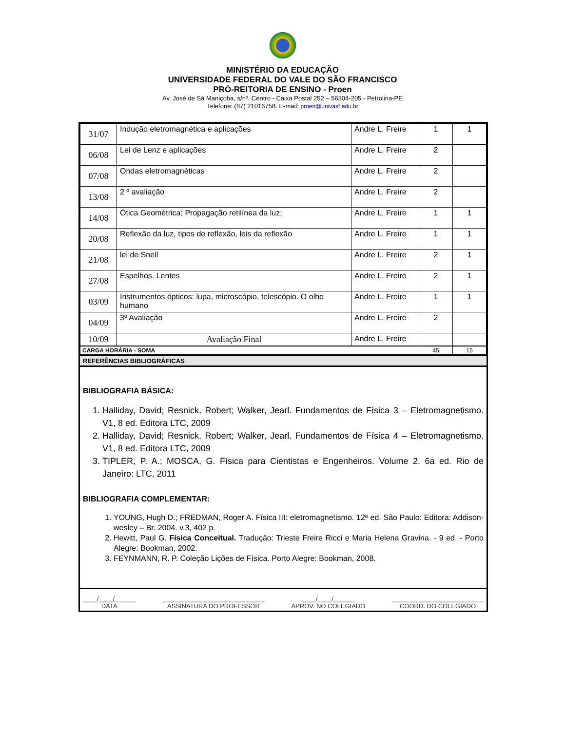MINISTÉRIO DA EDUCAÇÃO
UNIVERSIDADE FEDERAL DO VALE DO SÃO FRANCISCO
PRÓ-REITORIA DE ENSINO - Proen
Av. José de Sá Maniçoba, s/nº. Centro - Caixa Postal 252 – 56304-205 - Petrolina-PE
Telefone: (87) 21016758. E-mail: proen@univasf.edu.br
| 31/07 | Indução eletromagnética e aplicações | Andre L. Freire | 1 | 1 |
| 06/08 | Lei de Lenz e aplicações | Andre L. Freire | 2 | |
| 07/08 | Ondas eletromagnéticas | Andre L. Freire | 2 | |
| 13/08 | 2 º avaliação | Andre L. Freire | 2 | |
| 14/08 | Ótica Geométrica; Propagação retilínea da luz; | Andre L. Freire | 1 | 1 |
| 20/08 | Reflexão da luz, tipos de reflexão, leis da reflexão | Andre L. Freire | 1 | 1 |
| 21/08 | lei de Snell | Andre L. Freire | 2 | 1 |
| 27/08 | Espelhos. Lentes | Andre L. Freire | 2 | 1 |
| 03/09 | Instrumentos ópticos: lupa, microscópio, telescópio. O olho humano | Andre L. Freire | 1 | 1 |
| 04/09 | 3º Avaliação | Andre L. Freire | 2 | |
| 10/09 | Avaliação Final | Andre L. Freire | | |
| CARGA HORÁRIA - SOMA | 45 | 15 |
REFERÊNCIAS BIBLIOGRÁFICAS
BIBLIOGRAFIA BÁSICA:
1. Halliday, David; Resnick, Robert; Walker, Jearl. Fundamentos de Física 3 – Eletromagnetismo. V1, 8 ed. Editora LTC, 2009
2. Halliday, David; Resnick, Robert; Walker, Jearl. Fundamentos de Física 4 – Eletromagnetismo. V1, 8 ed. Editora LTC, 2009
3. TIPLER, P. A.; MOSCA, G. Física para Cientistas e Engenheiros. Volume 2. 6a ed. Rio de Janeiro: LTC, 2011
BIBLIOGRAFIA COMPLEMENTAR:
1. YOUNG, Hugh D.; FREDMAN, Roger A. Física III: eletromagnetismo. 12ª ed. São Paulo: Editora: Addison-wesley – Br. 2004. v.3, 402 p.
2. Hewitt, Paul G. Física Conceitual. Tradução: Trieste Freire Ricci e Maria Helena Gravina. - 9 ed. - Porto Alegre: Bookman, 2002.
3. FEYNMANN, R. P. Coleção Lições de Física. Porto Alegre: Bookman, 2008.
____/____/______
DATA
_____________________________
ASSINATURA DO PROFESSOR
____/____/______
APROV. NO COLEGIADO
__________________________
COORD. DO COLEGIADO